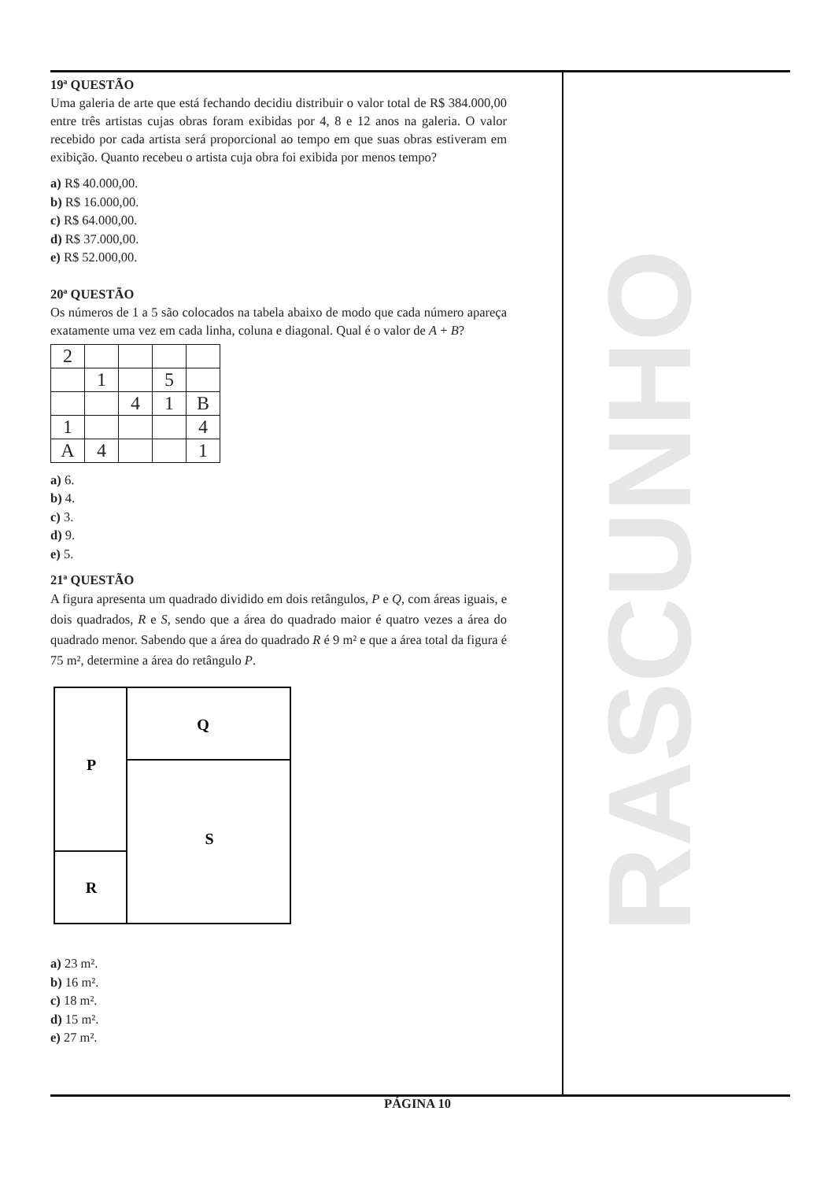19ª QUESTÃO
Uma galeria de arte que está fechando decidiu distribuir o valor total de R$ 384.000,00 entre três artistas cujas obras foram exibidas por 4, 8 e 12 anos na galeria. O valor recebido por cada artista será proporcional ao tempo em que suas obras estiveram em exibição. Quanto recebeu o artista cuja obra foi exibida por menos tempo?
a) R$ 40.000,00.
b) R$ 16.000,00.
c) R$ 64.000,00.
d) R$ 37.000,00.
e) R$ 52.000,00.
20ª QUESTÃO
Os números de 1 a 5 são colocados na tabela abaixo de modo que cada número apareça exatamente uma vez em cada linha, coluna e diagonal. Qual é o valor de A + B?
| 2 | | | | |
| | 1 | | 5 | |
| | | 4 | 1 | B |
| 1 | | | | 4 |
| A | 4 | | | 1 |
a) 6.
b) 4.
c) 3.
d) 9.
e) 5.
21ª QUESTÃO
A figura apresenta um quadrado dividido em dois retângulos, P e Q, com áreas iguais, e dois quadrados, R e S, sendo que a área do quadrado maior é quatro vezes a área do quadrado menor. Sabendo que a área do quadrado R é 9 m² e que a área total da figura é 75 m², determine a área do retângulo P.
Q
P
S
R
a) 23 m².
b) 16 m².
c) 18 m².
d) 15 m².
e) 27 m².
RASCUNHO
PÁGINA 10